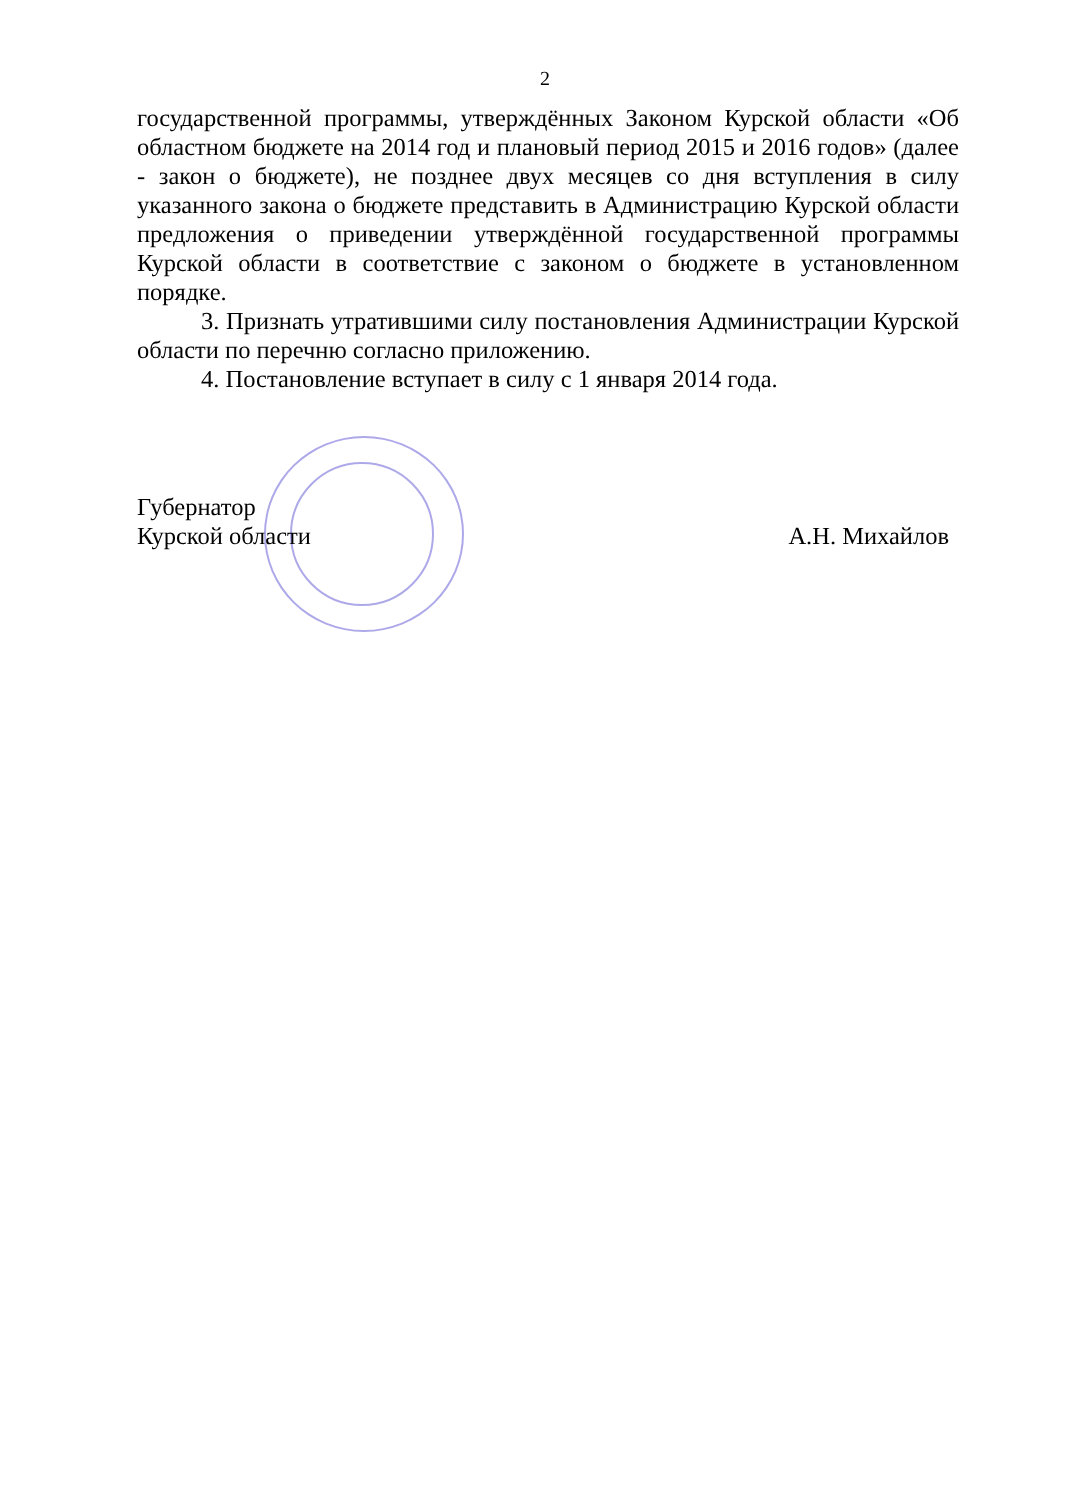2
государственной программы, утверждённых Законом Курской области «Об областном бюджете на 2014 год и плановый период 2015 и 2016 годов» (далее - закон о бюджете), не позднее двух месяцев со дня вступления в силу указанного закона о бюджете представить в Администрацию Курской области предложения о приведении утверждённой государственной программы Курской области в соответствие с законом о бюджете в установленном порядке.
3. Признать утратившими силу постановления Администрации Курской области по перечню согласно приложению.
4. Постановление вступает в силу с 1 января 2014 года.
Губернатор
Курской области
А.Н. Михайлов